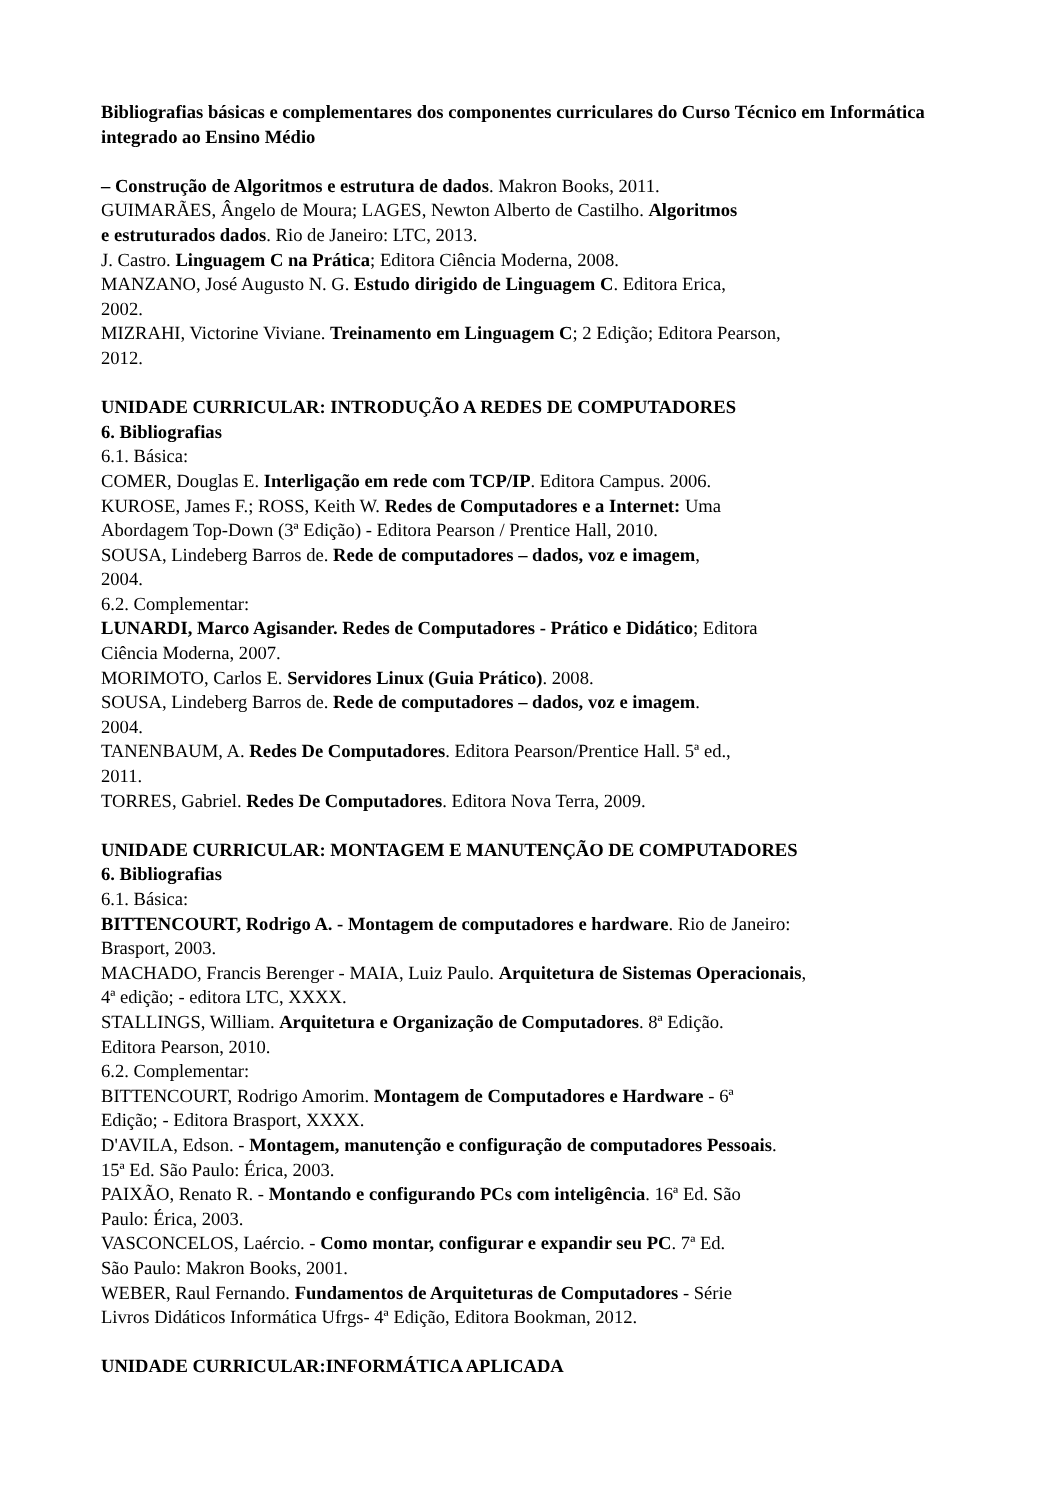Bibliografias básicas e complementares dos componentes curriculares do Curso Técnico em Informática integrado ao Ensino Médio
– Construção de Algoritmos e estrutura de dados. Makron Books, 2011.
GUIMARÃES, Ângelo de Moura; LAGES, Newton Alberto de Castilho. Algoritmos
e estruturados dados. Rio de Janeiro: LTC, 2013.
J. Castro. Linguagem C na Prática; Editora Ciência Moderna, 2008.
MANZANO, José Augusto N. G. Estudo dirigido de Linguagem C. Editora Erica,
2002.
MIZRAHI, Victorine Viviane. Treinamento em Linguagem C; 2 Edição; Editora Pearson,
2012.
UNIDADE CURRICULAR: INTRODUÇÃO A REDES DE COMPUTADORES
6. Bibliografias
6.1. Básica:
COMER, Douglas E. Interligação em rede com TCP/IP. Editora Campus. 2006.
KUROSE, James F.; ROSS, Keith W. Redes de Computadores e a Internet: Uma
Abordagem Top-Down (3ª Edição) - Editora Pearson / Prentice Hall, 2010.
SOUSA, Lindeberg Barros de. Rede de computadores – dados, voz e imagem,
2004.
6.2. Complementar:
LUNARDI, Marco Agisander. Redes de Computadores - Prático e Didático; Editora
Ciência Moderna, 2007.
MORIMOTO, Carlos E. Servidores Linux (Guia Prático). 2008.
SOUSA, Lindeberg Barros de. Rede de computadores – dados, voz e imagem.
2004.
TANENBAUM, A. Redes De Computadores. Editora Pearson/Prentice Hall. 5ª ed.,
2011.
TORRES, Gabriel. Redes De Computadores. Editora Nova Terra, 2009.
UNIDADE CURRICULAR: MONTAGEM E MANUTENÇÃO DE COMPUTADORES
6. Bibliografias
6.1. Básica:
BITTENCOURT, Rodrigo A. - Montagem de computadores e hardware. Rio de Janeiro:
Brasport, 2003.
MACHADO, Francis Berenger - MAIA, Luiz Paulo. Arquitetura de Sistemas Operacionais,
4ª edição; - editora LTC, XXXX.
STALLINGS, William. Arquitetura e Organização de Computadores. 8ª Edição.
Editora Pearson, 2010.
6.2. Complementar:
BITTENCOURT, Rodrigo Amorim. Montagem de Computadores e Hardware - 6ª
Edição; - Editora Brasport, XXXX.
D'AVILA, Edson. - Montagem, manutenção e configuração de computadores Pessoais.
15ª Ed. São Paulo: Érica, 2003.
PAIXÃO, Renato R. - Montando e configurando PCs com inteligência. 16ª Ed. São
Paulo: Érica, 2003.
VASCONCELOS, Laércio. - Como montar, configurar e expandir seu PC. 7ª Ed.
São Paulo: Makron Books, 2001.
WEBER, Raul Fernando. Fundamentos de Arquiteturas de Computadores - Série
Livros Didáticos Informática Ufrgs- 4ª Edição, Editora Bookman, 2012.
UNIDADE CURRICULAR:INFORMÁTICA APLICADA